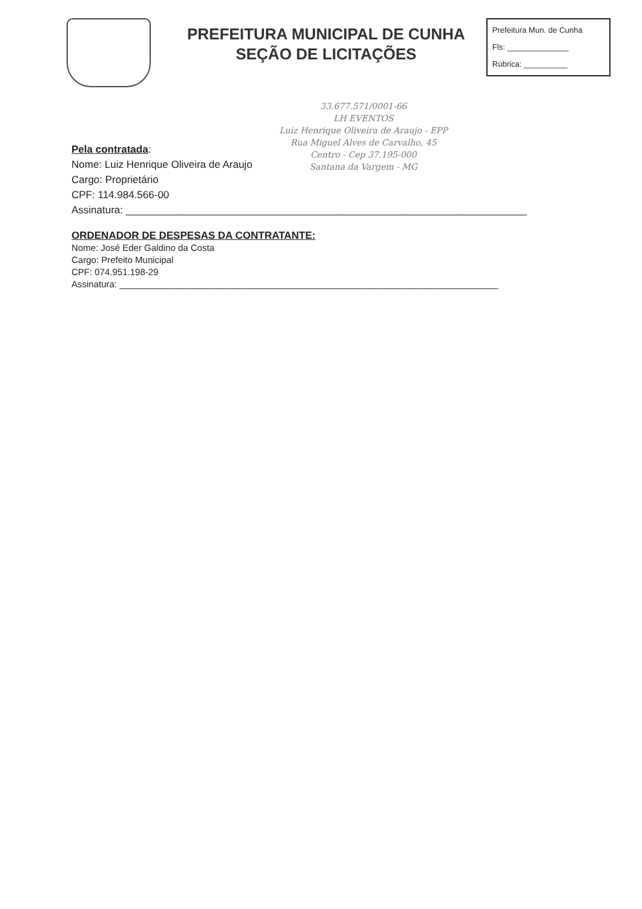PREFEITURA MUNICIPAL DE CUNHA
SEÇÃO DE LICITAÇÕES
Prefeitura Mun. de Cunha
Fls: ______________
Rúbrica: __________
33.677.571/0001-66
LH EVENTOS
Luiz Henrique Oliveira de Araujo - EPP
Rua Miguel Alves de Carvalho, 45
Centro - Cep 37.195-000
Santana da Vargem - MG
Pela contratada:
Nome: Luiz Henrique Oliveira de Araujo
Cargo: Proprietário
CPF: 114.984.566-00
Assinatura: ______________________________________________________________________
ORDENADOR DE DESPESAS DA CONTRATANTE:
Nome: José Eder Galdino da Costa
Cargo: Prefeito Municipal
CPF: 074.951.198-29
Assinatura: ___________________________________________________________________________